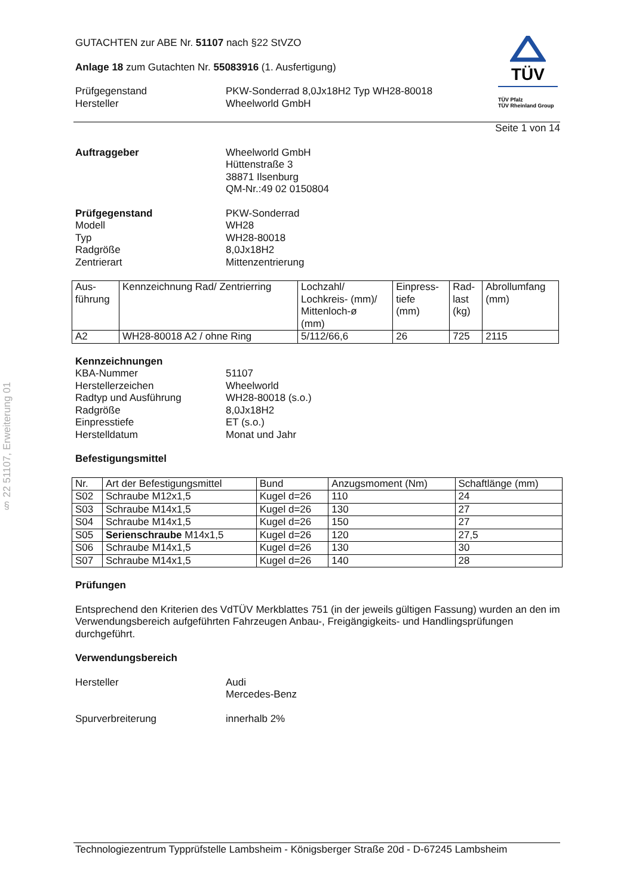§ 22 51107, Erweiterung 01
TÜV
TÜV Pfalz
TÜV Rheinland Group
GUTACHTEN zur ABE Nr. 51107 nach §22 StVZO
Anlage 18 zum Gutachten Nr. 55083916 (1. Ausfertigung)
Prüfgegenstand PKW-Sonderrad 8,0Jx18H2 Typ WH28-80018
Hersteller Wheelworld GmbH
Seite 1 von 14
Auftraggeber Wheelworld GmbH
Hüttenstraße 3
38871 Ilsenburg
QM-Nr.:49 02 0150804
Prüfgegenstand PKW-Sonderrad
Modell WH28
Typ WH28-80018
Radgröße 8,0Jx18H2
Zentrierart Mittenzentrierung
| Aus- führung | Kennzeichnung Rad/ Zentrierring | Lochzahl/ Lochkreis- (mm)/ Mittenloch-ø (mm) | Einpress- tiefe (mm) | Rad- last (kg) | Abrollumfang (mm) |
| --- | --- | --- | --- | --- | --- |
| A2 | WH28-80018 A2 / ohne Ring | 5/112/66,6 | 26 | 725 | 2115 |
Kennzeichnungen
KBA-Nummer 51107
Herstellerzeichen Wheelworld
Radtyp und Ausführung WH28-80018 (s.o.)
Radgröße 8,0Jx18H2
Einpresstiefe ET (s.o.)
Herstelldatum Monat und Jahr
Befestigungsmittel
| Nr. | Art der Befestigungsmittel | Bund | Anzugsmoment (Nm) | Schaftlänge (mm) |
| --- | --- | --- | --- | --- |
| S02 | Schraube M12x1,5 | Kugel d=26 | 110 | 24 |
| S03 | Schraube M14x1,5 | Kugel d=26 | 130 | 27 |
| S04 | Schraube M14x1,5 | Kugel d=26 | 150 | 27 |
| S05 | Serienschraube M14x1,5 | Kugel d=26 | 120 | 27,5 |
| S06 | Schraube M14x1,5 | Kugel d=26 | 130 | 30 |
| S07 | Schraube M14x1,5 | Kugel d=26 | 140 | 28 |
Prüfungen
Entsprechend den Kriterien des VdTÜV Merkblattes 751 (in der jeweils gültigen Fassung) wurden an den im Verwendungsbereich aufgeführten Fahrzeugen Anbau-, Freigängigkeits- und Handlingsprüfungen durchgeführt.
Verwendungsbereich
Hersteller Audi
Mercedes-Benz
Spurverbreiterung innerhalb 2%
Technologiezentrum Typprüfstelle Lambsheim - Königsberger Straße 20d - D-67245 Lambsheim